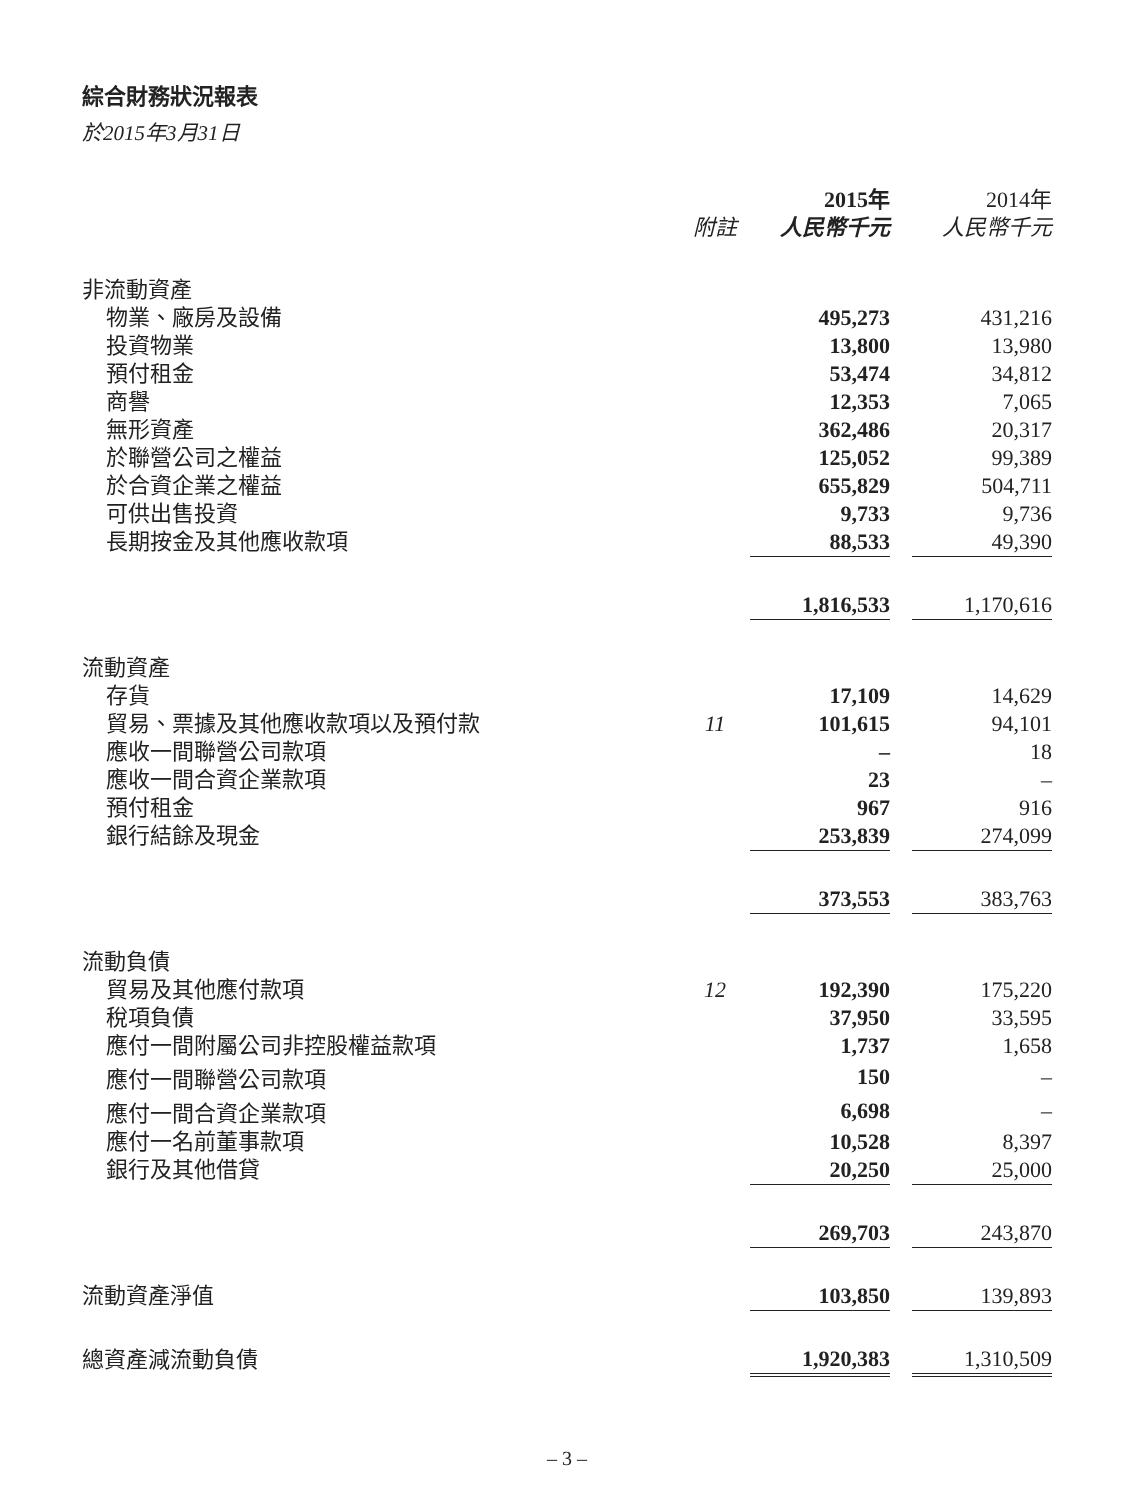綜合財務狀況報表
於2015年3月31日
| | | 2015年 | | 2014年 |
| --- | --- | --- | --- | --- |
| | 附註 | 人民幣千元 | | 人民幣千元 |
| 非流動資產 | | | | |
| 物業、廠房及設備 | | 495,273 | | 431,216 |
| 投資物業 | | 13,800 | | 13,980 |
| 預付租金 | | 53,474 | | 34,812 |
| 商譽 | | 12,353 | | 7,065 |
| 無形資產 | | 362,486 | | 20,317 |
| 於聯營公司之權益 | | 125,052 | | 99,389 |
| 於合資企業之權益 | | 655,829 | | 504,711 |
| 可供出售投資 | | 9,733 | | 9,736 |
| 長期按金及其他應收款項 | | 88,533 | | 49,390 |
| | | 1,816,533 | | 1,170,616 |
| 流動資產 | | | | |
| 存貨 | | 17,109 | | 14,629 |
| 貿易、票據及其他應收款項以及預付款 | 11 | 101,615 | | 94,101 |
| 應收一間聯營公司款項 | | – | | 18 |
| 應收一間合資企業款項 | | 23 | | – |
| 預付租金 | | 967 | | 916 |
| 銀行結餘及現金 | | 253,839 | | 274,099 |
| | | 373,553 | | 383,763 |
| 流動負債 | | | | |
| 貿易及其他應付款項 | 12 | 192,390 | | 175,220 |
| 稅項負債 | | 37,950 | | 33,595 |
| 應付一間附屬公司非控股權益款項 | | 1,737 | | 1,658 |
| 應付一間聯營公司款項 | | 150 | | – |
| 應付一間合資企業款項 | | 6,698 | | – |
| 應付一名前董事款項 | | 10,528 | | 8,397 |
| 銀行及其他借貸 | | 20,250 | | 25,000 |
| | | 269,703 | | 243,870 |
| 流動資產淨值 | | 103,850 | | 139,893 |
| 總資產減流動負債 | | 1,920,383 | | 1,310,509 |
– 3 –